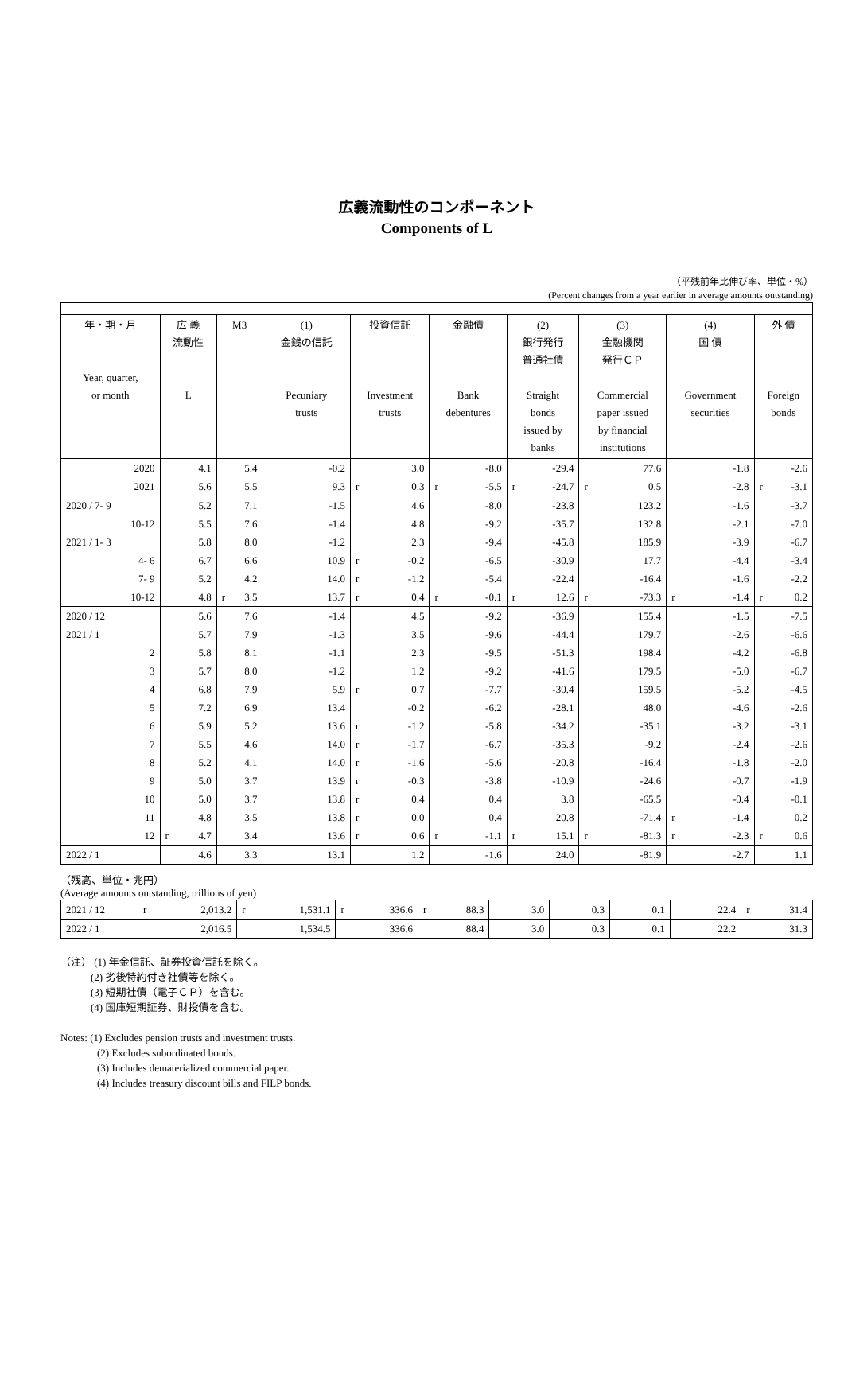広義流動性のコンポーネント
Components of L
（平残前年比伸び率、単位・%）
(Percent changes from a year earlier in average amounts outstanding)
| 年・期・月 Year, quarter, or month | 広 義 流動性 L | | M3 | | (1) 金銭の信託 Pecuniary trusts | | 投資信託 Investment trusts | | 金融債 Bank debentures | | (2) 銀行発行 普通社債 Straight bonds issued by banks | | (3) 金融機関 発行ＣＰ Commercial paper issued by financial institutions | | (4) 国 債 Government securities | | 外 債 Foreign bonds | |
| --- | --- | --- | --- | --- | --- | --- | --- | --- | --- | --- | --- | --- | --- | --- | --- | --- | --- | --- |
| 2020 | | 4.1 | | 5.4 | | -0.2 | | 3.0 | | -8.0 | | -29.4 | | 77.6 | | -1.8 | | -2.6 |
| 2021 | | 5.6 | | 5.5 | | 9.3 | r | 0.3 | r | -5.5 | r | -24.7 | r | 0.5 | | -2.8 | r | -3.1 |
| 2020 / 7- 9 | | 5.2 | | 7.1 | | -1.5 | | 4.6 | | -8.0 | | -23.8 | | 123.2 | | -1.6 | | -3.7 |
| 10-12 | | 5.5 | | 7.6 | | -1.4 | | 4.8 | | -9.2 | | -35.7 | | 132.8 | | -2.1 | | -7.0 |
| 2021 / 1- 3 | | 5.8 | | 8.0 | | -1.2 | | 2.3 | | -9.4 | | -45.8 | | 185.9 | | -3.9 | | -6.7 |
| 4- 6 | | 6.7 | | 6.6 | | 10.9 | r | -0.2 | | -6.5 | | -30.9 | | 17.7 | | -4.4 | | -3.4 |
| 7- 9 | | 5.2 | | 4.2 | | 14.0 | r | -1.2 | | -5.4 | | -22.4 | | -16.4 | | -1.6 | | -2.2 |
| 10-12 | | 4.8 | r | 3.5 | | 13.7 | r | 0.4 | r | -0.1 | r | 12.6 | r | -73.3 | r | -1.4 | r | 0.2 |
| 2020 / 12 | | 5.6 | | 7.6 | | -1.4 | | 4.5 | | -9.2 | | -36.9 | | 155.4 | | -1.5 | | -7.5 |
| 2021 / 1 | | 5.7 | | 7.9 | | -1.3 | | 3.5 | | -9.6 | | -44.4 | | 179.7 | | -2.6 | | -6.6 |
| 2 | | 5.8 | | 8.1 | | -1.1 | | 2.3 | | -9.5 | | -51.3 | | 198.4 | | -4.2 | | -6.8 |
| 3 | | 5.7 | | 8.0 | | -1.2 | | 1.2 | | -9.2 | | -41.6 | | 179.5 | | -5.0 | | -6.7 |
| 4 | | 6.8 | | 7.9 | | 5.9 | r | 0.7 | | -7.7 | | -30.4 | | 159.5 | | -5.2 | | -4.5 |
| 5 | | 7.2 | | 6.9 | | 13.4 | | -0.2 | | -6.2 | | -28.1 | | 48.0 | | -4.6 | | -2.6 |
| 6 | | 5.9 | | 5.2 | | 13.6 | r | -1.2 | | -5.8 | | -34.2 | | -35.1 | | -3.2 | | -3.1 |
| 7 | | 5.5 | | 4.6 | | 14.0 | r | -1.7 | | -6.7 | | -35.3 | | -9.2 | | -2.4 | | -2.6 |
| 8 | | 5.2 | | 4.1 | | 14.0 | r | -1.6 | | -5.6 | | -20.8 | | -16.4 | | -1.8 | | -2.0 |
| 9 | | 5.0 | | 3.7 | | 13.9 | r | -0.3 | | -3.8 | | -10.9 | | -24.6 | | -0.7 | | -1.9 |
| 10 | | 5.0 | | 3.7 | | 13.8 | r | 0.4 | | 0.4 | | 3.8 | | -65.5 | | -0.4 | | -0.1 |
| 11 | | 4.8 | | 3.5 | | 13.8 | r | 0.0 | | 0.4 | | 20.8 | | -71.4 | r | -1.4 | | 0.2 |
| 12 | r | 4.7 | | 3.4 | | 13.6 | r | 0.6 | r | -1.1 | r | 15.1 | r | -81.3 | r | -2.3 | r | 0.6 |
| 2022 / 1 | | 4.6 | | 3.3 | | 13.1 | | 1.2 | | -1.6 | | 24.0 | | -81.9 | | -2.7 | | 1.1 |
（残高、単位・兆円）
(Average amounts outstanding, trillions of yen)
| 2021 / 12 | r | 2,013.2 | r | 1,531.1 | r | 336.6 | r | 88.3 | | 3.0 | | 0.3 | | 0.1 | | 22.4 | r | 31.4 |
| 2022 / 1 | | 2,016.5 | | 1,534.5 | | 336.6 | | 88.4 | | 3.0 | | 0.3 | | 0.1 | | 22.2 | | 31.3 |
（注） (1) 年金信託、証券投資信託を除く。
(2) 劣後特約付き社債等を除く。
(3) 短期社債（電子ＣＰ）を含む。
(4) 国庫短期証券、財投債を含む。
Notes: (1) Excludes pension trusts and investment trusts.
(2) Excludes subordinated bonds.
(3) Includes dematerialized commercial paper.
(4) Includes treasury discount bills and FILP bonds.